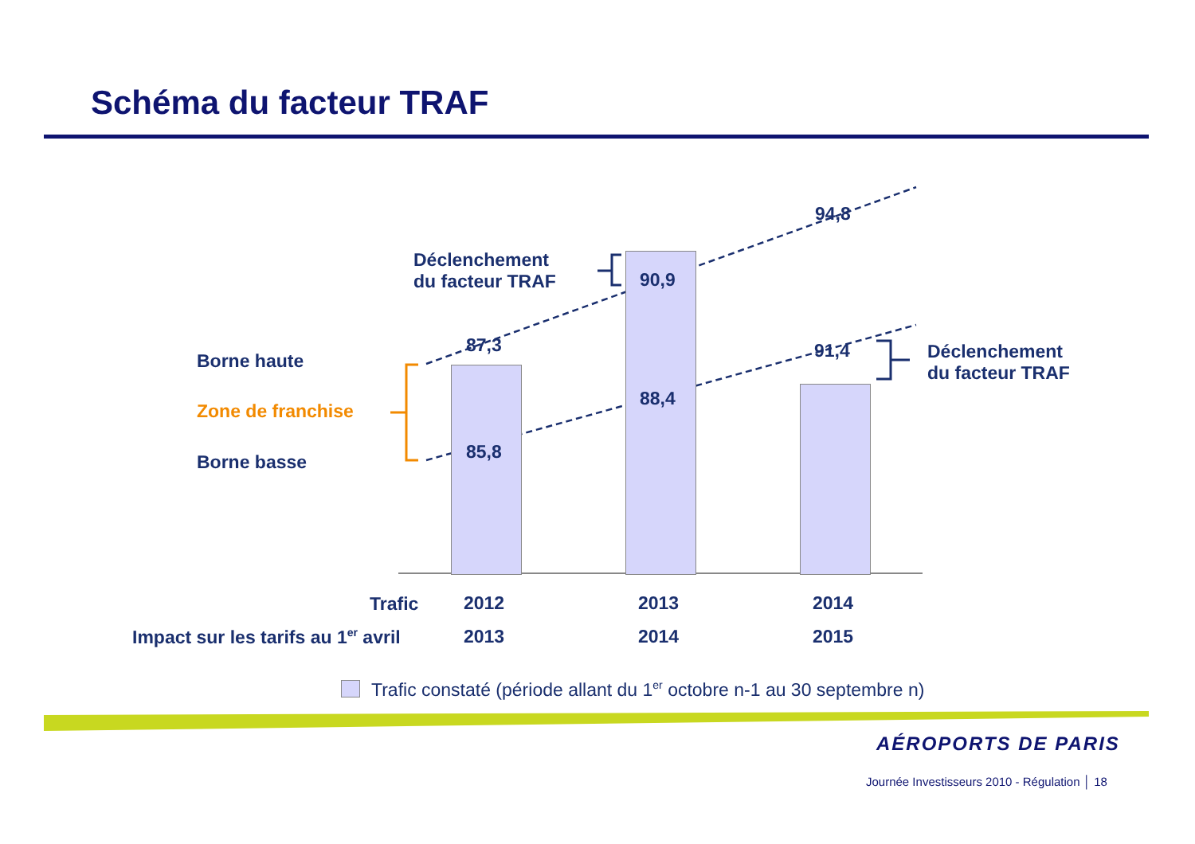Schéma du facteur TRAF
94,8
Déclenchement
du facteur TRAF
90,9
87,3 91,4
Déclenchement
du facteur TRAF
Borne haute
88,4
Zone de franchise
85,8
Borne basse
Trafic 2012 2013 2014
Impact sur les tarifs au 1<sup>er</sup> avril 2013 2014 2015
Trafic constaté (période allant du 1<sup>er</sup> octobre n-1 au 30 septembre n)
AÉROPORTS DE PARIS
Journée Investisseurs 2010 - Régulation │ 18